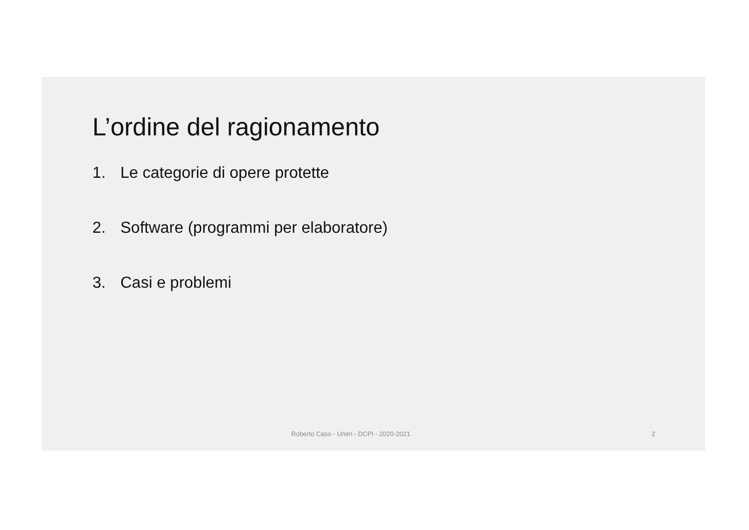L’ordine del ragionamento
1. Le categorie di opere protette
2. Software (programmi per elaboratore)
3. Casi e problemi
Roberto Caso - Unitn - DCPI - 2020-2021
2